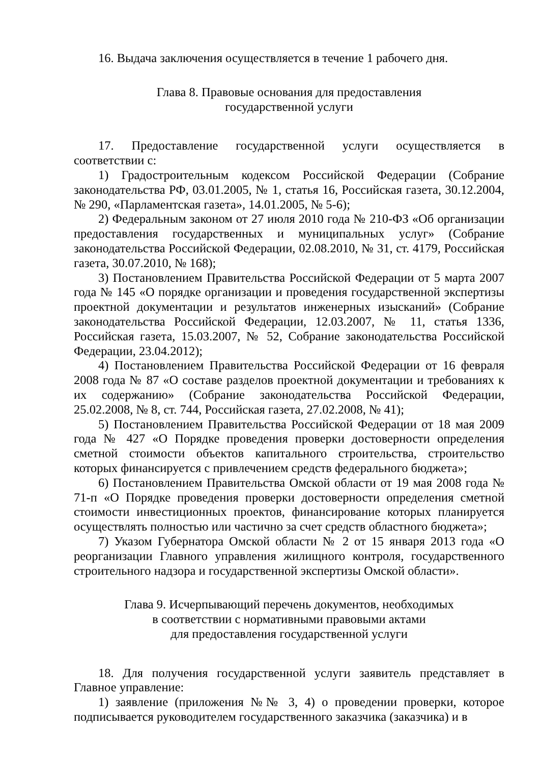16. Выдача заключения осуществляется в течение 1 рабочего дня.
Глава 8. Правовые основания для предоставления
государственной услуги
17. Предоставление государственной услуги осуществляется в соответствии с:
1) Градостроительным кодексом Российской Федерации (Собрание законодательства РФ, 03.01.2005, № 1, статья 16, Российская газета, 30.12.2004, № 290, «Парламентская газета», 14.01.2005, № 5-6);
2) Федеральным законом от 27 июля 2010 года № 210-ФЗ «Об организации предоставления государственных и муниципальных услуг» (Собрание законодательства Российской Федерации, 02.08.2010, № 31, ст. 4179, Российская газета, 30.07.2010, № 168);
3) Постановлением Правительства Российской Федерации от 5 марта 2007 года № 145 «О порядке организации и проведения государственной экспертизы проектной документации и результатов инженерных изысканий» (Собрание законодательства Российской Федерации, 12.03.2007, № 11, статья 1336, Российская газета, 15.03.2007, № 52, Собрание законодательства Российской Федерации, 23.04.2012);
4) Постановлением Правительства Российской Федерации от 16 февраля 2008 года № 87 «О составе разделов проектной документации и требованиях к их содержанию» (Собрание законодательства Российской Федерации, 25.02.2008, № 8, ст. 744, Российская газета, 27.02.2008, № 41);
5) Постановлением Правительства Российской Федерации от 18 мая 2009 года № 427 «О Порядке проведения проверки достоверности определения сметной стоимости объектов капитального строительства, строительство которых финансируется с привлечением средств федерального бюджета»;
6) Постановлением Правительства Омской области от 19 мая 2008 года № 71-п «О Порядке проведения проверки достоверности определения сметной стоимости инвестиционных проектов, финансирование которых планируется осуществлять полностью или частично за счет средств областного бюджета»;
7) Указом Губернатора Омской области № 2 от 15 января 2013 года «О реорганизации Главного управления жилищного контроля, государственного строительного надзора и государственной экспертизы Омской области».
Глава 9. Исчерпывающий перечень документов, необходимых
в соответствии с нормативными правовыми актами
для предоставления государственной услуги
18. Для получения государственной услуги заявитель представляет в Главное управление:
1) заявление (приложения №№ 3, 4) о проведении проверки, которое подписывается руководителем государственного заказчика (заказчика) и в